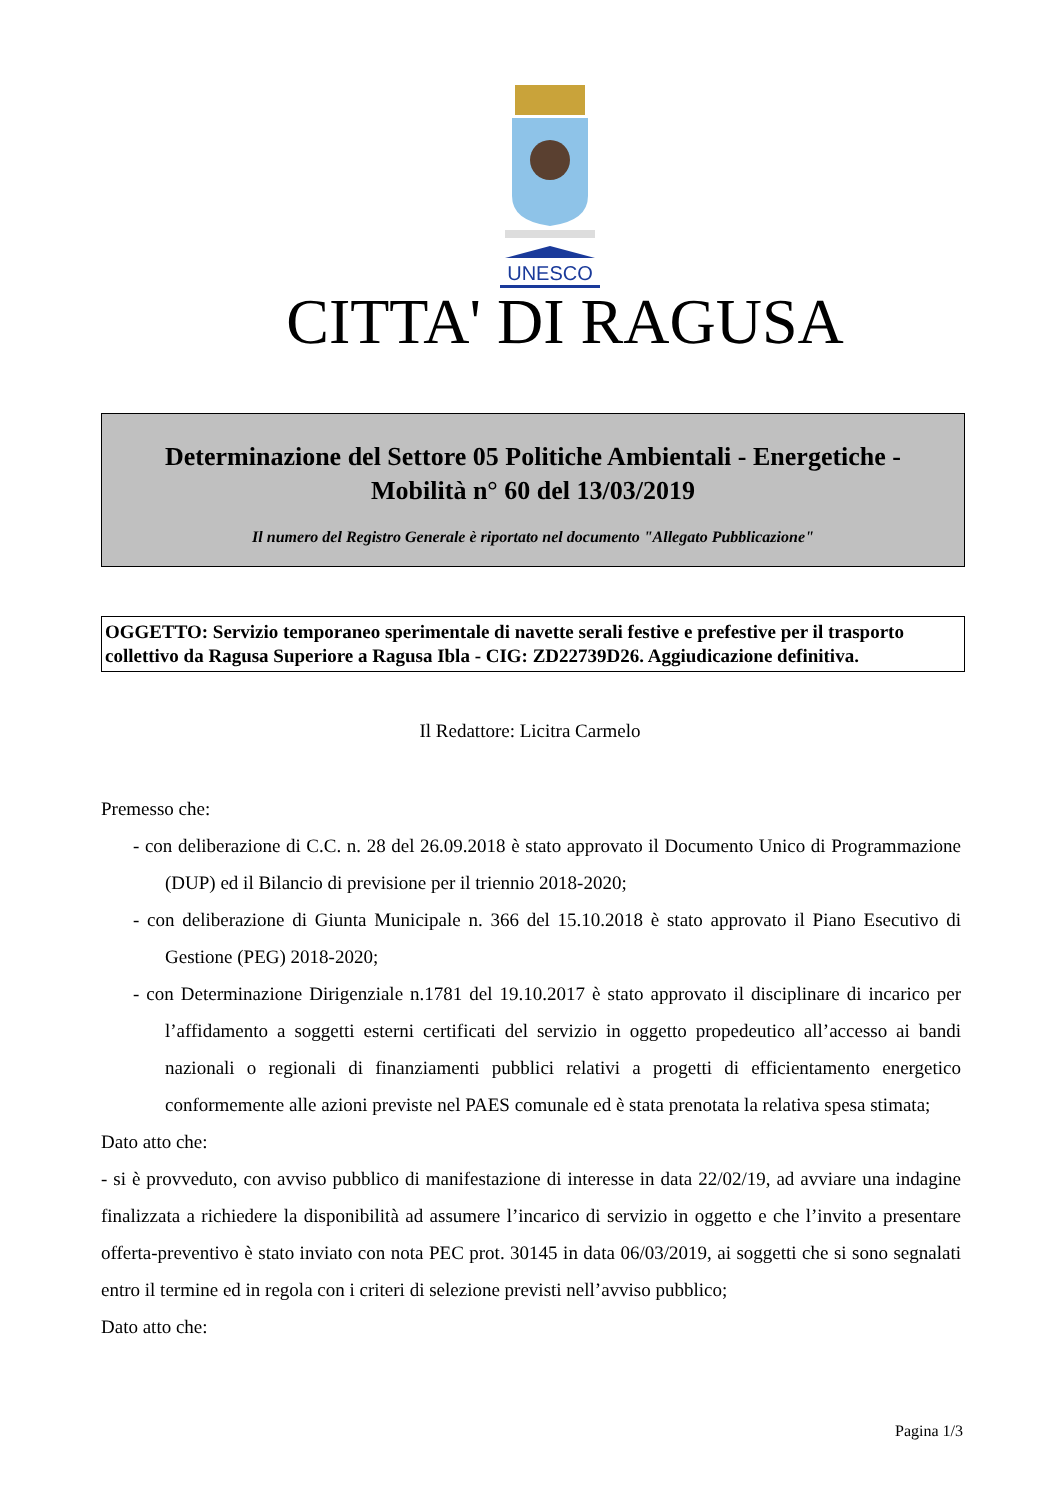UNESCO
CITTA' DI RAGUSA
Determinazione del Settore 05 Politiche Ambientali - Energetiche -
Mobilità n° 60 del 13/03/2019
Il numero del Registro Generale è riportato nel documento "Allegato Pubblicazione"
OGGETTO: Servizio temporaneo sperimentale di navette serali festive e prefestive per il trasporto collettivo da Ragusa Superiore a Ragusa Ibla - CIG: ZD22739D26. Aggiudicazione definitiva.
Il Redattore: Licitra Carmelo
Premesso che:
- con deliberazione di C.C. n. 28 del 26.09.2018 è stato approvato il Documento Unico di Programmazione (DUP) ed il Bilancio di previsione per il triennio 2018-2020;
- con deliberazione di Giunta Municipale n. 366 del 15.10.2018 è stato approvato il Piano Esecutivo di Gestione (PEG) 2018-2020;
- con Determinazione Dirigenziale n.1781 del 19.10.2017 è stato approvato il disciplinare di incarico per l’affidamento a soggetti esterni certificati del servizio in oggetto propedeutico all’accesso ai bandi nazionali o regionali di finanziamenti pubblici relativi a progetti di efficientamento energetico conformemente alle azioni previste nel PAES comunale ed è stata prenotata la relativa spesa stimata;
Dato atto che:
- si è provveduto, con avviso pubblico di manifestazione di interesse in data 22/02/19, ad avviare una indagine finalizzata a richiedere la disponibilità ad assumere l’incarico di servizio in oggetto e che l’invito a presentare offerta-preventivo è stato inviato con nota PEC prot. 30145 in data 06/03/2019, ai soggetti che si sono segnalati entro il termine ed in regola con i criteri di selezione previsti nell’avviso pubblico;
Dato atto che:
Pagina 1/3